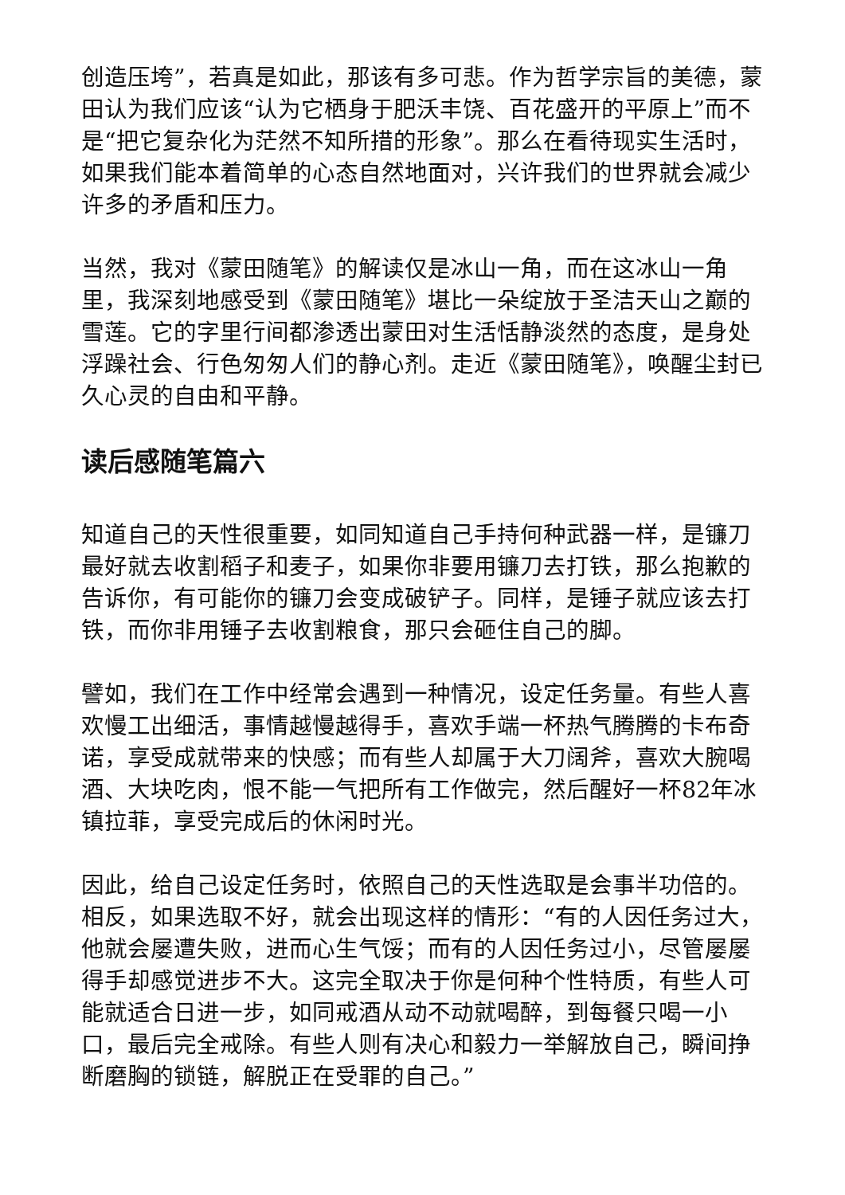创造压垮”，若真是如此，那该有多可悲。作为哲学宗旨的美德，蒙田认为我们应该“认为它栖身于肥沃丰饶、百花盛开的平原上”而不是“把它复杂化为茫然不知所措的形象”。那么在看待现实生活时，如果我们能本着简单的心态自然地面对，兴许我们的世界就会减少许多的矛盾和压力。
当然，我对《蒙田随笔》的解读仅是冰山一角，而在这冰山一角里，我深刻地感受到《蒙田随笔》堪比一朵绽放于圣洁天山之巅的雪莲。它的字里行间都渗透出蒙田对生活恬静淡然的态度，是身处浮躁社会、行色匆匆人们的静心剂。走近《蒙田随笔》，唤醒尘封已久心灵的自由和平静。
读后感随笔篇六
知道自己的天性很重要，如同知道自己手持何种武器一样，是镰刀最好就去收割稻子和麦子，如果你非要用镰刀去打铁，那么抱歉的告诉你，有可能你的镰刀会变成破铲子。同样，是锤子就应该去打铁，而你非用锤子去收割粮食，那只会砸住自己的脚。
譬如，我们在工作中经常会遇到一种情况，设定任务量。有些人喜欢慢工出细活，事情越慢越得手，喜欢手端一杯热气腾腾的卡布奇诺，享受成就带来的快感；而有些人却属于大刀阔斧，喜欢大腕喝酒、大块吃肉，恨不能一气把所有工作做完，然后醒好一杯82年冰镇拉菲，享受完成后的休闲时光。
因此，给自己设定任务时，依照自己的天性选取是会事半功倍的。相反，如果选取不好，就会出现这样的情形：“有的人因任务过大，他就会屡遭失败，进而心生气馁；而有的人因任务过小，尽管屡屡得手却感觉进步不大。这完全取决于你是何种个性特质，有些人可能就适合日进一步，如同戒酒从动不动就喝醉，到每餐只喝一小口，最后完全戒除。有些人则有决心和毅力一举解放自己，瞬间挣断磨胸的锁链，解脱正在受罪的自己。”